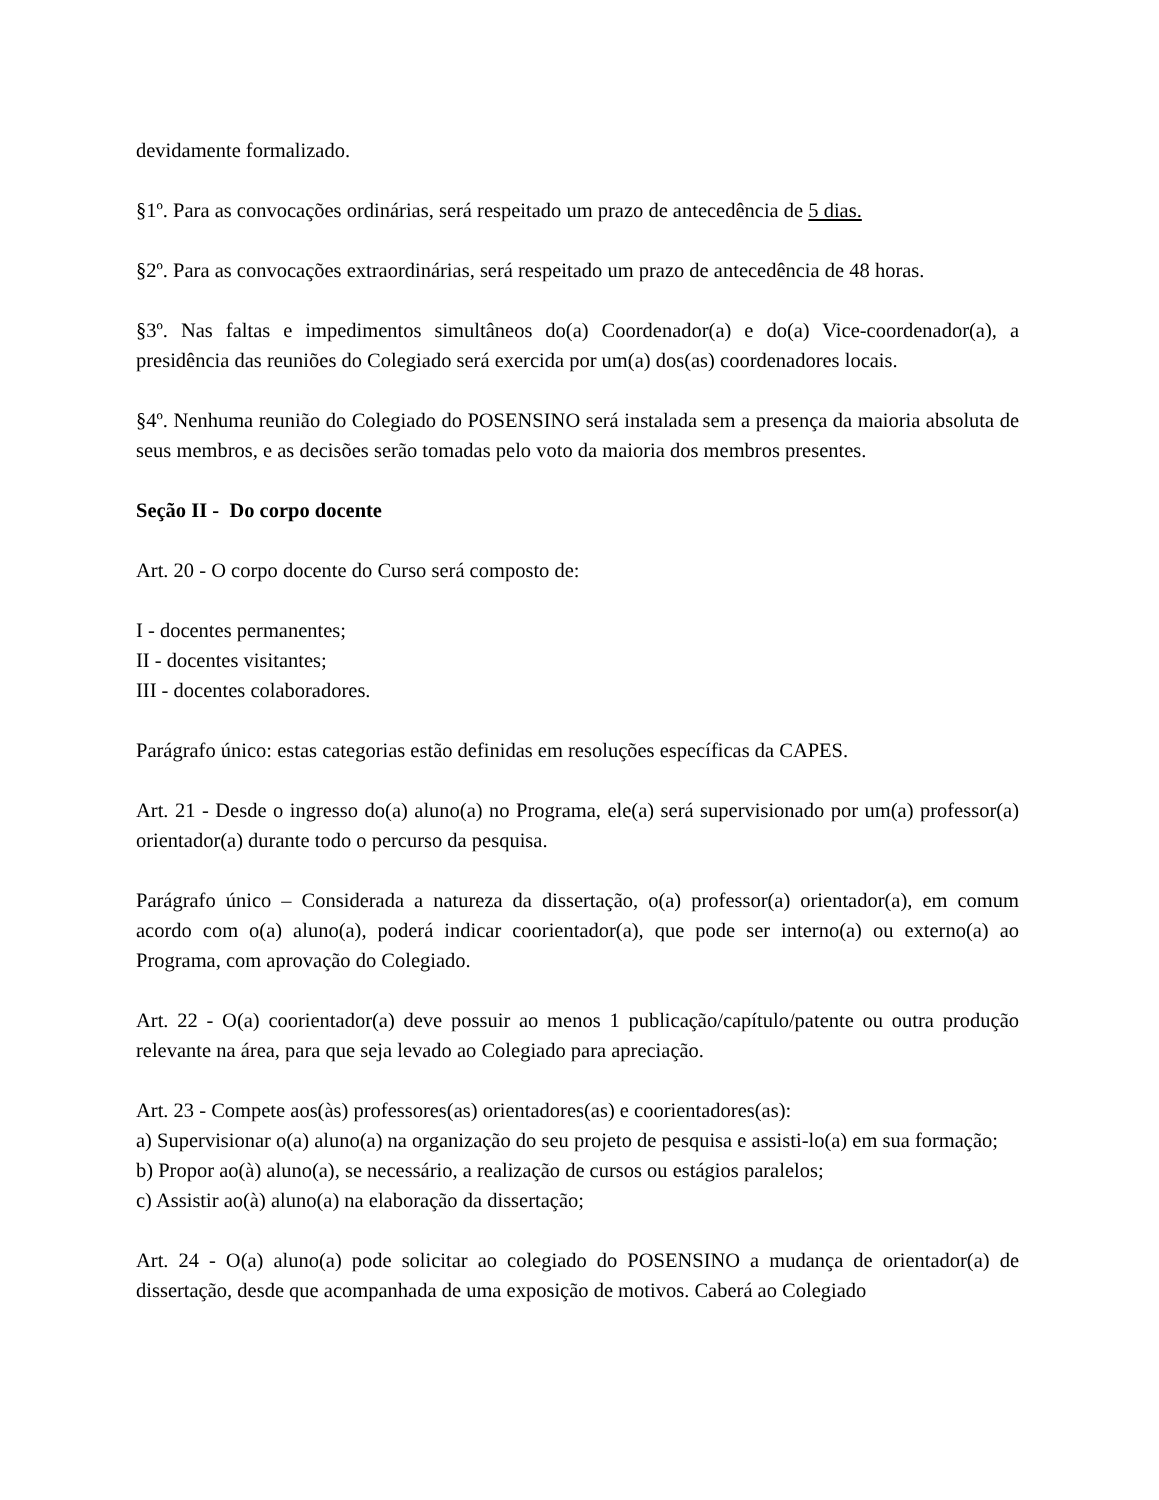devidamente formalizado.
§1º. Para as convocações ordinárias, será respeitado um prazo de antecedência de 5 dias.
§2º. Para as convocações extraordinárias, será respeitado um prazo de antecedência de 48 horas.
§3º. Nas faltas e impedimentos simultâneos do(a) Coordenador(a) e do(a) Vice-coordenador(a), a presidência das reuniões do Colegiado será exercida por um(a) dos(as) coordenadores locais.
§4º. Nenhuma reunião do Colegiado do POSENSINO será instalada sem a presença da maioria absoluta de seus membros, e as decisões serão tomadas pelo voto da maioria dos membros presentes.
Seção II - Do corpo docente
Art. 20 - O corpo docente do Curso será composto de:
I - docentes permanentes;
II - docentes visitantes;
III - docentes colaboradores.
Parágrafo único: estas categorias estão definidas em resoluções específicas da CAPES.
Art. 21 - Desde o ingresso do(a) aluno(a) no Programa, ele(a) será supervisionado por um(a) professor(a) orientador(a) durante todo o percurso da pesquisa.
Parágrafo único – Considerada a natureza da dissertação, o(a) professor(a) orientador(a), em comum acordo com o(a) aluno(a), poderá indicar coorientador(a), que pode ser interno(a) ou externo(a) ao Programa, com aprovação do Colegiado.
Art. 22 - O(a) coorientador(a) deve possuir ao menos 1 publicação/capítulo/patente ou outra produção relevante na área, para que seja levado ao Colegiado para apreciação.
Art. 23 - Compete aos(às) professores(as) orientadores(as) e coorientadores(as):
a) Supervisionar o(a) aluno(a) na organização do seu projeto de pesquisa e assisti-lo(a) em sua formação;
b) Propor ao(à) aluno(a), se necessário, a realização de cursos ou estágios paralelos;
c) Assistir ao(à) aluno(a) na elaboração da dissertação;
Art. 24 - O(a) aluno(a) pode solicitar ao colegiado do POSENSINO a mudança de orientador(a) de dissertação, desde que acompanhada de uma exposição de motivos. Caberá ao Colegiado